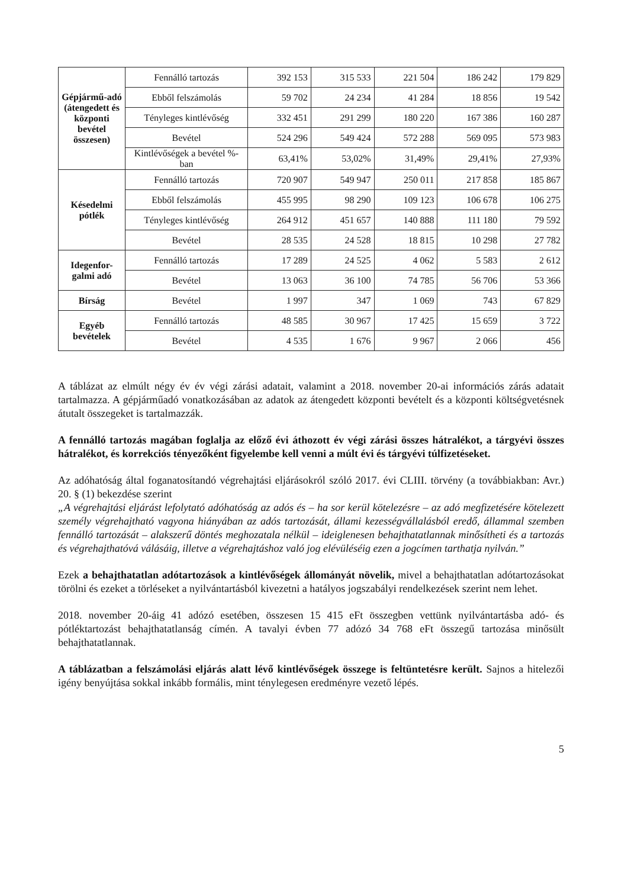| Gépjármű-adó (átengedett és központi bevétel összesen) | Fennálló tartozás | 392 153 | 315 533 | 221 504 | 186 242 | 179 829 |
| | Ebből felszámolás | 59 702 | 24 234 | 41 284 | 18 856 | 19 542 |
| | Tényleges kintlévőség | 332 451 | 291 299 | 180 220 | 167 386 | 160 287 |
| | Bevétel | 524 296 | 549 424 | 572 288 | 569 095 | 573 983 |
| | Kintlévőségek a bevétel %-ban | 63,41% | 53,02% | 31,49% | 29,41% | 27,93% |
| Késedelmi pótlék | Fennálló tartozás | 720 907 | 549 947 | 250 011 | 217 858 | 185 867 |
| | Ebből felszámolás | 455 995 | 98 290 | 109 123 | 106 678 | 106 275 |
| | Tényleges kintlévőség | 264 912 | 451 657 | 140 888 | 111 180 | 79 592 |
| | Bevétel | 28 535 | 24 528 | 18 815 | 10 298 | 27 782 |
| Idegenfor-galmi adó | Fennálló tartozás | 17 289 | 24 525 | 4 062 | 5 583 | 2 612 |
| | Bevétel | 13 063 | 36 100 | 74 785 | 56 706 | 53 366 |
| Bírság | Bevétel | 1 997 | 347 | 1 069 | 743 | 67 829 |
| Egyéb bevételek | Fennálló tartozás | 48 585 | 30 967 | 17 425 | 15 659 | 3 722 |
| | Bevétel | 4 535 | 1 676 | 9 967 | 2 066 | 456 |
A táblázat az elmúlt négy év év végi zárási adatait, valamint a 2018. november 20-ai információs zárás adatait tartalmazza. A gépjárműadó vonatkozásában az adatok az átengedett központi bevételt és a központi költségvetésnek átutalt összegeket is tartalmazzák.
A fennálló tartozás magában foglalja az előző évi áthozott év végi zárási összes hátralékot, a tárgyévi összes hátralékot, és korrekciós tényezőként figyelembe kell venni a múlt évi és tárgyévi túlfizetéseket.
Az adóhatóság által foganatosítandó végrehajtási eljárásokról szóló 2017. évi CLIII. törvény (a továbbiakban: Avr.) 20. § (1) bekezdése szerint
„A végrehajtási eljárást lefolytató adóhatóság az adós és – ha sor kerül kötelezésre – az adó megfizetésére kötelezett személy végrehajtható vagyona hiányában az adós tartozását, állami kezességvállalásból eredő, állammal szemben fennálló tartozását – alakszerű döntés meghozatala nélkül – ideiglenesen behajthatatlannak minősítheti és a tartozás és végrehajthatóvá válásáig, illetve a végrehajtáshoz való jog elévüléséig ezen a jogcímen tarthatja nyilván.”
Ezek a behajthatatlan adótartozások a kintlévőségek állományát növelik, mivel a behajthatatlan adótartozásokat törölni és ezeket a törléseket a nyilvántartásból kivezetni a hatályos jogszabályi rendelkezések szerint nem lehet.
2018. november 20-áig 41 adózó esetében, összesen 15 415 eFt összegben vettünk nyilvántartásba adó- és pótléktartozást behajthatatlanság címén. A tavalyi évben 77 adózó 34 768 eFt összegű tartozása minősült behajthatatlannak.
A táblázatban a felszámolási eljárás alatt lévő kintlévőségek összege is feltüntetésre került. Sajnos a hitelezői igény benyújtása sokkal inkább formális, mint ténylegesen eredményre vezető lépés.
5